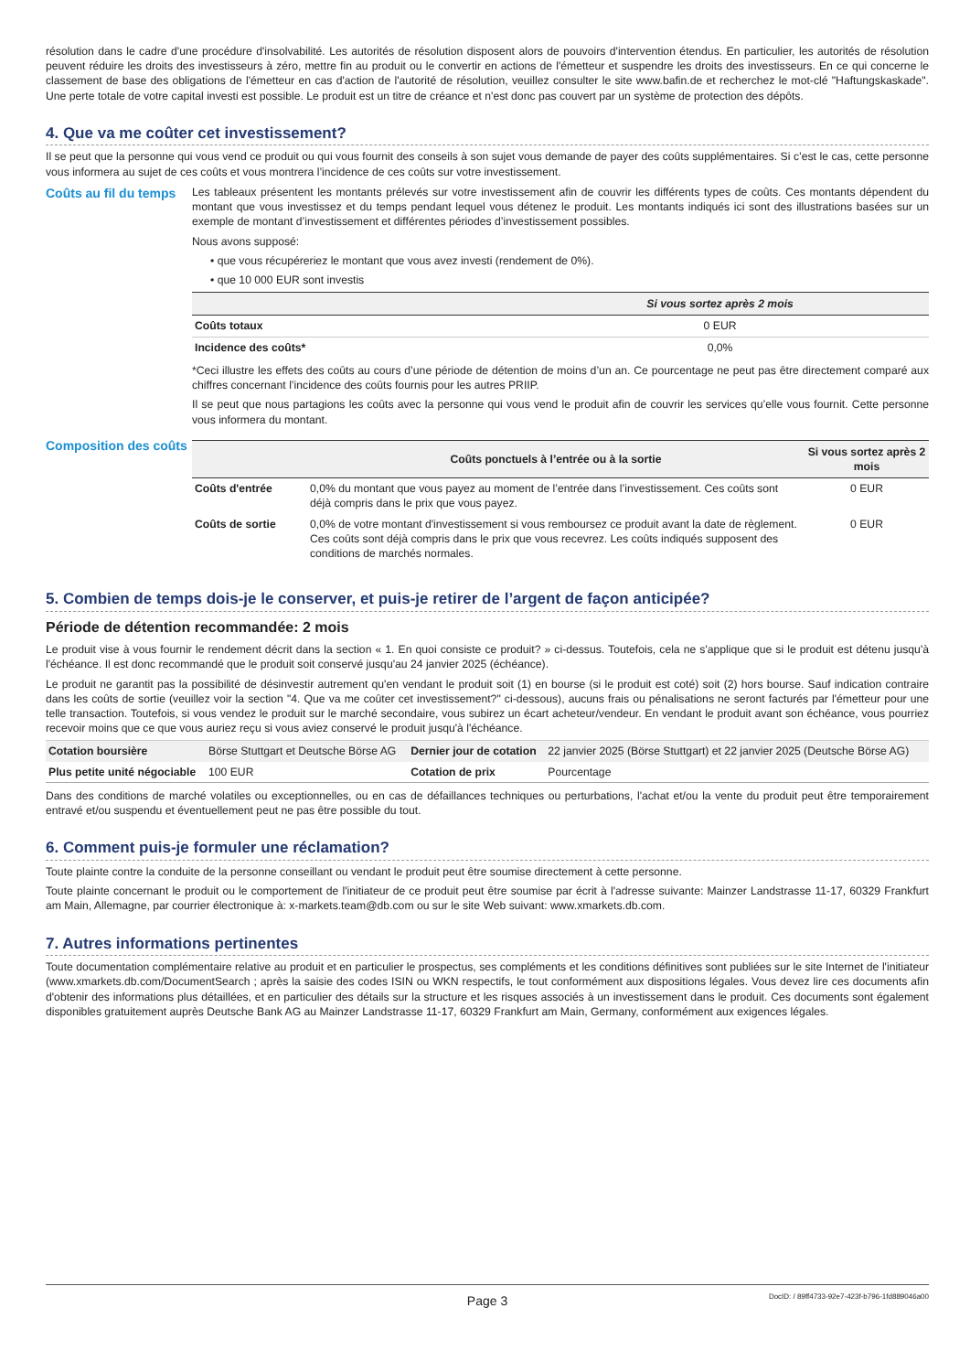résolution dans le cadre d'une procédure d'insolvabilité. Les autorités de résolution disposent alors de pouvoirs d'intervention étendus. En particulier, les autorités de résolution peuvent réduire les droits des investisseurs à zéro, mettre fin au produit ou le convertir en actions de l'émetteur et suspendre les droits des investisseurs. En ce qui concerne le classement de base des obligations de l'émetteur en cas d'action de l'autorité de résolution, veuillez consulter le site www.bafin.de et recherchez le mot-clé "Haftungskaskade". Une perte totale de votre capital investi est possible. Le produit est un titre de créance et n'est donc pas couvert par un système de protection des dépôts.
4. Que va me coûter cet investissement?
Il se peut que la personne qui vous vend ce produit ou qui vous fournit des conseils à son sujet vous demande de payer des coûts supplémentaires. Si c’est le cas, cette personne vous informera au sujet de ces coûts et vous montrera l’incidence de ces coûts sur votre investissement.
Coûts au fil du temps
Les tableaux présentent les montants prélevés sur votre investissement afin de couvrir les différents types de coûts. Ces montants dépendent du montant que vous investissez et du temps pendant lequel vous détenez le produit. Les montants indiqués ici sont des illustrations basées sur un exemple de montant d’investissement et différentes périodes d’investissement possibles.
Nous avons supposé:
• que vous récupéreriez le montant que vous avez investi (rendement de 0%).
• que 10 000 EUR sont investis
| | Si vous sortez après 2 mois |
| --- | --- |
| Coûts totaux | 0 EUR |
| Incidence des coûts* | 0,0% |
*Ceci illustre les effets des coûts au cours d’une période de détention de moins d’un an. Ce pourcentage ne peut pas être directement comparé aux chiffres concernant l’incidence des coûts fournis pour les autres PRIIP.
Il se peut que nous partagions les coûts avec la personne qui vous vend le produit afin de couvrir les services qu’elle vous fournit. Cette personne vous informera du montant.
Composition des coûts
| | Coûts ponctuels à l’entrée ou à la sortie | Si vous sortez après 2 mois |
| --- | --- | --- |
| Coûts d'entrée | 0,0% du montant que vous payez au moment de l’entrée dans l’investissement. Ces coûts sont déjà compris dans le prix que vous payez. | 0 EUR |
| Coûts de sortie | 0,0% de votre montant d'investissement si vous remboursez ce produit avant la date de règlement. Ces coûts sont déjà compris dans le prix que vous recevrez. Les coûts indiqués supposent des conditions de marchés normales. | 0 EUR |
5. Combien de temps dois-je le conserver, et puis-je retirer de l’argent de façon anticipée?
Période de détention recommandée: 2 mois
Le produit vise à vous fournir le rendement décrit dans la section « 1. En quoi consiste ce produit? » ci-dessus. Toutefois, cela ne s'applique que si le produit est détenu jusqu'à l'échéance. Il est donc recommandé que le produit soit conservé jusqu'au 24 janvier 2025 (échéance).
Le produit ne garantit pas la possibilité de désinvestir autrement qu'en vendant le produit soit (1) en bourse (si le produit est coté) soit (2) hors bourse. Sauf indication contraire dans les coûts de sortie (veuillez voir la section "4. Que va me coûter cet investissement?" ci-dessous), aucuns frais ou pénalisations ne seront facturés par l'émetteur pour une telle transaction. Toutefois, si vous vendez le produit sur le marché secondaire, vous subirez un écart acheteur/vendeur. En vendant le produit avant son échéance, vous pourriez recevoir moins que ce que vous auriez reçu si vous aviez conservé le produit jusqu'à l'échéance.
| Cotation boursière | Börse Stuttgart et Deutsche Börse AG | Dernier jour de cotation | 22 janvier 2025 (Börse Stuttgart) et 22 janvier 2025 (Deutsche Börse AG) |
| Plus petite unité négociable | 100 EUR | Cotation de prix | Pourcentage |
Dans des conditions de marché volatiles ou exceptionnelles, ou en cas de défaillances techniques ou perturbations, l'achat et/ou la vente du produit peut être temporairement entravé et/ou suspendu et éventuellement peut ne pas être possible du tout.
6. Comment puis-je formuler une réclamation?
Toute plainte contre la conduite de la personne conseillant ou vendant le produit peut être soumise directement à cette personne.
Toute plainte concernant le produit ou le comportement de l'initiateur de ce produit peut être soumise par écrit à l'adresse suivante: Mainzer Landstrasse 11-17, 60329 Frankfurt am Main, Allemagne, par courrier électronique à: x-markets.team@db.com ou sur le site Web suivant: www.xmarkets.db.com.
7. Autres informations pertinentes
Toute documentation complémentaire relative au produit et en particulier le prospectus, ses compléments et les conditions définitives sont publiées sur le site Internet de l'initiateur (www.xmarkets.db.com/DocumentSearch ; après la saisie des codes ISIN ou WKN respectifs, le tout conformément aux dispositions légales. Vous devez lire ces documents afin d'obtenir des informations plus détaillées, et en particulier des détails sur la structure et les risques associés à un investissement dans le produit. Ces documents sont également disponibles gratuitement auprès Deutsche Bank AG au Mainzer Landstrasse 11-17, 60329 Frankfurt am Main, Germany, conformément aux exigences légales.
Page 3 DocID: / 89ff4733-92e7-423f-b796-1fd889046a00